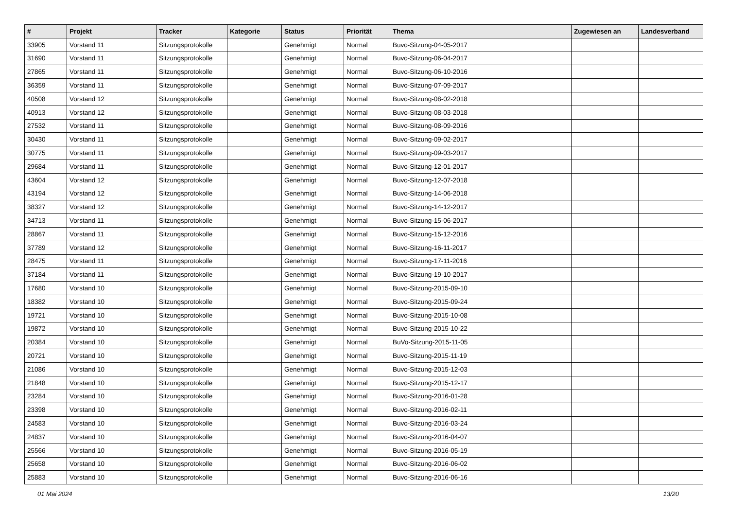| # | Projekt | Tracker | Kategorie | Status | Priorität | Thema | Zugewiesen an | Landesverband |
| --- | --- | --- | --- | --- | --- | --- | --- | --- |
| 33905 | Vorstand 11 | Sitzungsprotokolle | | Genehmigt | Normal | Buvo-Sitzung-04-05-2017 | | |
| 31690 | Vorstand 11 | Sitzungsprotokolle | | Genehmigt | Normal | Buvo-Sitzung-06-04-2017 | | |
| 27865 | Vorstand 11 | Sitzungsprotokolle | | Genehmigt | Normal | Buvo-Sitzung-06-10-2016 | | |
| 36359 | Vorstand 11 | Sitzungsprotokolle | | Genehmigt | Normal | Buvo-Sitzung-07-09-2017 | | |
| 40508 | Vorstand 12 | Sitzungsprotokolle | | Genehmigt | Normal | Buvo-Sitzung-08-02-2018 | | |
| 40913 | Vorstand 12 | Sitzungsprotokolle | | Genehmigt | Normal | Buvo-Sitzung-08-03-2018 | | |
| 27532 | Vorstand 11 | Sitzungsprotokolle | | Genehmigt | Normal | Buvo-Sitzung-08-09-2016 | | |
| 30430 | Vorstand 11 | Sitzungsprotokolle | | Genehmigt | Normal | Buvo-Sitzung-09-02-2017 | | |
| 30775 | Vorstand 11 | Sitzungsprotokolle | | Genehmigt | Normal | Buvo-Sitzung-09-03-2017 | | |
| 29684 | Vorstand 11 | Sitzungsprotokolle | | Genehmigt | Normal | Buvo-Sitzung-12-01-2017 | | |
| 43604 | Vorstand 12 | Sitzungsprotokolle | | Genehmigt | Normal | Buvo-Sitzung-12-07-2018 | | |
| 43194 | Vorstand 12 | Sitzungsprotokolle | | Genehmigt | Normal | Buvo-Sitzung-14-06-2018 | | |
| 38327 | Vorstand 12 | Sitzungsprotokolle | | Genehmigt | Normal | Buvo-Sitzung-14-12-2017 | | |
| 34713 | Vorstand 11 | Sitzungsprotokolle | | Genehmigt | Normal | Buvo-Sitzung-15-06-2017 | | |
| 28867 | Vorstand 11 | Sitzungsprotokolle | | Genehmigt | Normal | Buvo-Sitzung-15-12-2016 | | |
| 37789 | Vorstand 12 | Sitzungsprotokolle | | Genehmigt | Normal | Buvo-Sitzung-16-11-2017 | | |
| 28475 | Vorstand 11 | Sitzungsprotokolle | | Genehmigt | Normal | Buvo-Sitzung-17-11-2016 | | |
| 37184 | Vorstand 11 | Sitzungsprotokolle | | Genehmigt | Normal | Buvo-Sitzung-19-10-2017 | | |
| 17680 | Vorstand 10 | Sitzungsprotokolle | | Genehmigt | Normal | Buvo-Sitzung-2015-09-10 | | |
| 18382 | Vorstand 10 | Sitzungsprotokolle | | Genehmigt | Normal | Buvo-Sitzung-2015-09-24 | | |
| 19721 | Vorstand 10 | Sitzungsprotokolle | | Genehmigt | Normal | Buvo-Sitzung-2015-10-08 | | |
| 19872 | Vorstand 10 | Sitzungsprotokolle | | Genehmigt | Normal | Buvo-Sitzung-2015-10-22 | | |
| 20384 | Vorstand 10 | Sitzungsprotokolle | | Genehmigt | Normal | BuVo-Sitzung-2015-11-05 | | |
| 20721 | Vorstand 10 | Sitzungsprotokolle | | Genehmigt | Normal | Buvo-Sitzung-2015-11-19 | | |
| 21086 | Vorstand 10 | Sitzungsprotokolle | | Genehmigt | Normal | Buvo-Sitzung-2015-12-03 | | |
| 21848 | Vorstand 10 | Sitzungsprotokolle | | Genehmigt | Normal | Buvo-Sitzung-2015-12-17 | | |
| 23284 | Vorstand 10 | Sitzungsprotokolle | | Genehmigt | Normal | Buvo-Sitzung-2016-01-28 | | |
| 23398 | Vorstand 10 | Sitzungsprotokolle | | Genehmigt | Normal | Buvo-Sitzung-2016-02-11 | | |
| 24583 | Vorstand 10 | Sitzungsprotokolle | | Genehmigt | Normal | Buvo-Sitzung-2016-03-24 | | |
| 24837 | Vorstand 10 | Sitzungsprotokolle | | Genehmigt | Normal | Buvo-Sitzung-2016-04-07 | | |
| 25566 | Vorstand 10 | Sitzungsprotokolle | | Genehmigt | Normal | Buvo-Sitzung-2016-05-19 | | |
| 25658 | Vorstand 10 | Sitzungsprotokolle | | Genehmigt | Normal | Buvo-Sitzung-2016-06-02 | | |
| 25883 | Vorstand 10 | Sitzungsprotokolle | | Genehmigt | Normal | Buvo-Sitzung-2016-06-16 | | |
01 Mai 2024 13/20